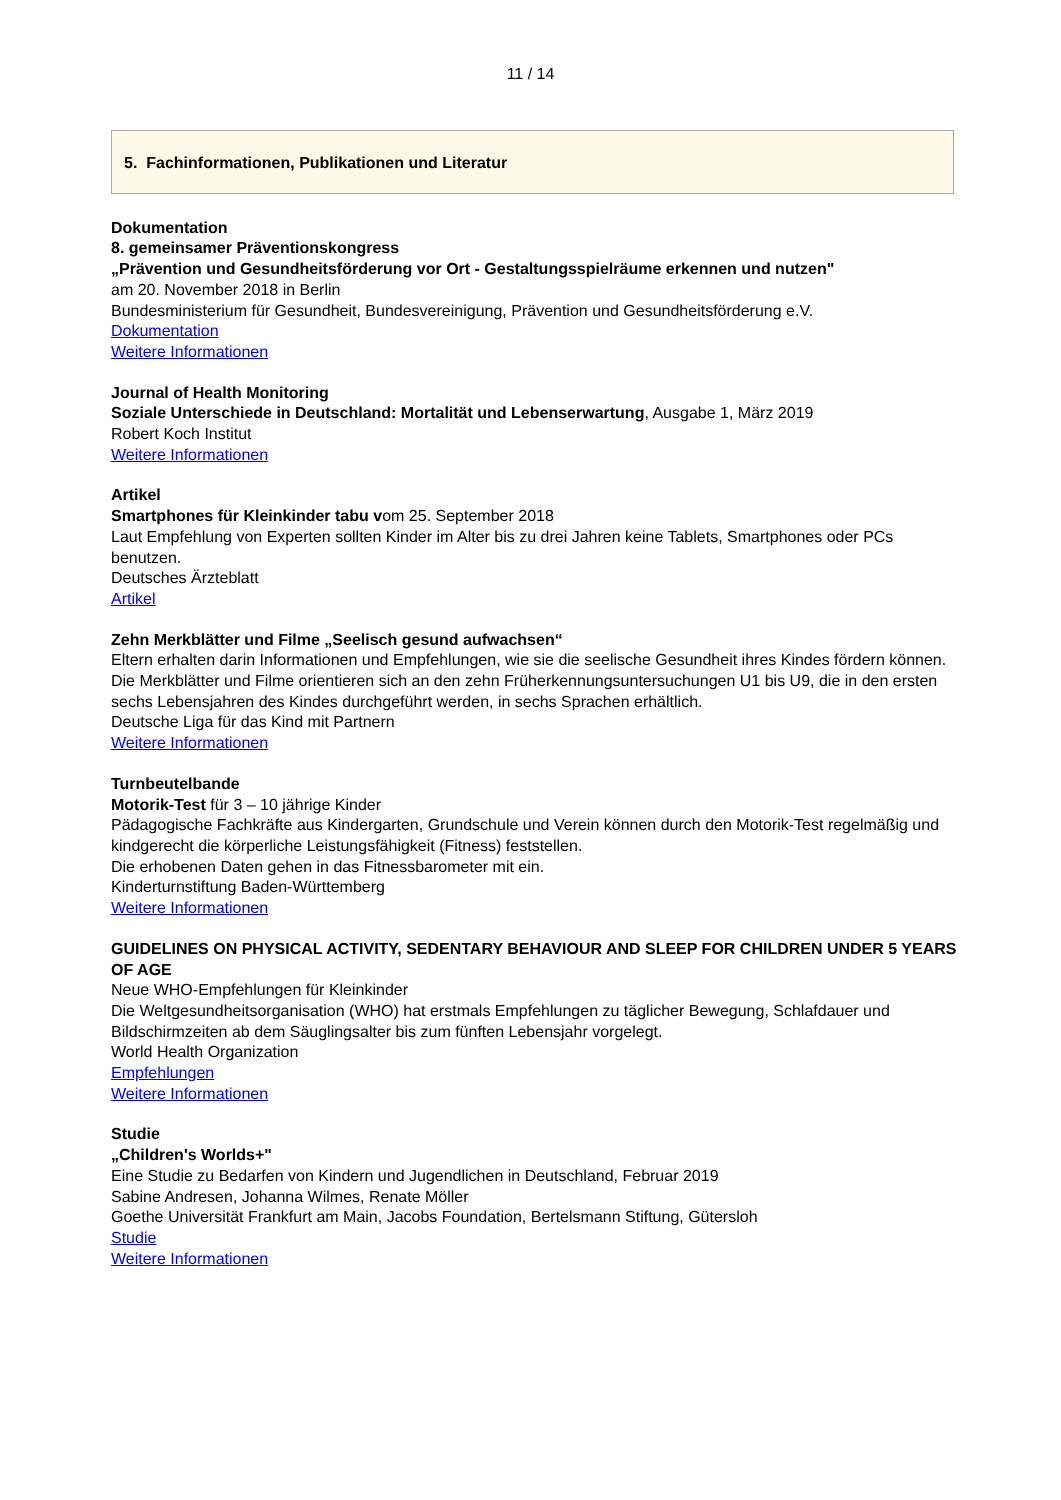11 / 14
5. Fachinformationen, Publikationen und Literatur
Dokumentation
8. gemeinsamer Präventionskongress
„Prävention und Gesundheitsförderung vor Ort - Gestaltungsspielräume erkennen und nutzen"
am 20. November 2018 in Berlin
Bundesministerium für Gesundheit, Bundesvereinigung, Prävention und Gesundheitsförderung e.V.
Dokumentation
Weitere Informationen
Journal of Health Monitoring
Soziale Unterschiede in Deutschland: Mortalität und Lebenserwartung, Ausgabe 1, März 2019
Robert Koch Institut
Weitere Informationen
Artikel
Smartphones für Kleinkinder tabu vom 25. September 2018
Laut Empfehlung von Experten sollten Kinder im Alter bis zu drei Jahren keine Tablets, Smartphones oder PCs benutzen.
Deutsches Ärzteblatt
Artikel
Zehn Merkblätter und Filme „Seelisch gesund aufwachsen“
Eltern erhalten darin Informationen und Empfehlungen, wie sie die seelische Gesundheit ihres Kindes fördern können.
Die Merkblätter und Filme orientieren sich an den zehn Früherkennungsuntersuchungen U1 bis U9, die in den ersten sechs Lebensjahren des Kindes durchgeführt werden, in sechs Sprachen erhältlich.
Deutsche Liga für das Kind mit Partnern
Weitere Informationen
Turnbeutelbande
Motorik-Test für 3 – 10 jährige Kinder
Pädagogische Fachkräfte aus Kindergarten, Grundschule und Verein können durch den Motorik-Test regelmäßig und kindgerecht die körperliche Leistungsfähigkeit (Fitness) feststellen.
Die erhobenen Daten gehen in das Fitnessbarometer mit ein.
Kinderturnstiftung Baden-Württemberg
Weitere Informationen
GUIDELINES ON PHYSICAL ACTIVITY, SEDENTARY BEHAVIOUR AND SLEEP FOR CHILDREN UNDER 5 YEARS OF AGE
Neue WHO-Empfehlungen für Kleinkinder
Die Weltgesundheitsorganisation (WHO) hat erstmals Empfehlungen zu täglicher Bewegung, Schlafdauer und Bildschirmzeiten ab dem Säuglingsalter bis zum fünften Lebensjahr vorgelegt.
World Health Organization
Empfehlungen
Weitere Informationen
Studie
„Children's Worlds+"
Eine Studie zu Bedarfen von Kindern und Jugendlichen in Deutschland, Februar 2019
Sabine Andresen, Johanna Wilmes, Renate Möller
Goethe Universität Frankfurt am Main, Jacobs Foundation, Bertelsmann Stiftung, Gütersloh
Studie
Weitere Informationen